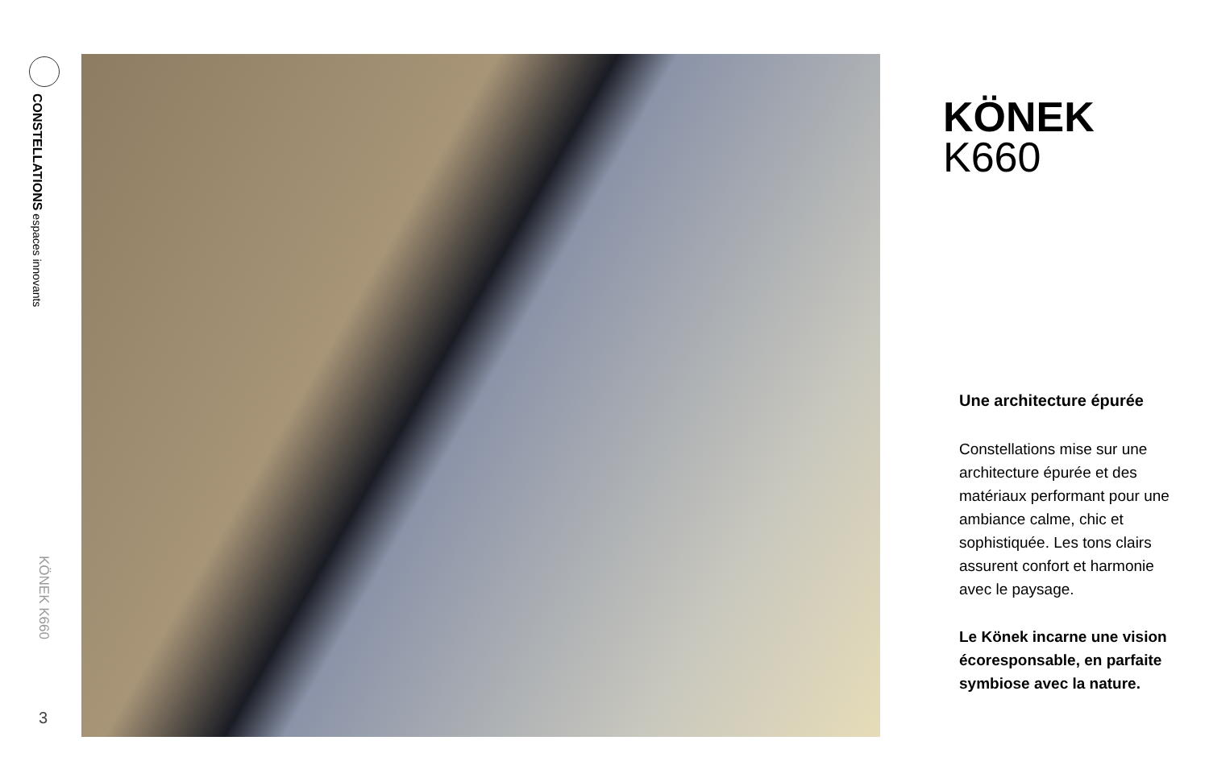CONSTELLATIONS espaces innovants
KÖNEK K660
3
KÖNEK
K660
Une architecture épurée
Constellations mise sur une architecture épurée et des matériaux performant pour une ambiance calme, chic et sophistiquée. Les tons clairs assurent confort et harmonie avec le paysage.
Le Könek incarne une vision écoresponsable, en parfaite symbiose avec la nature.